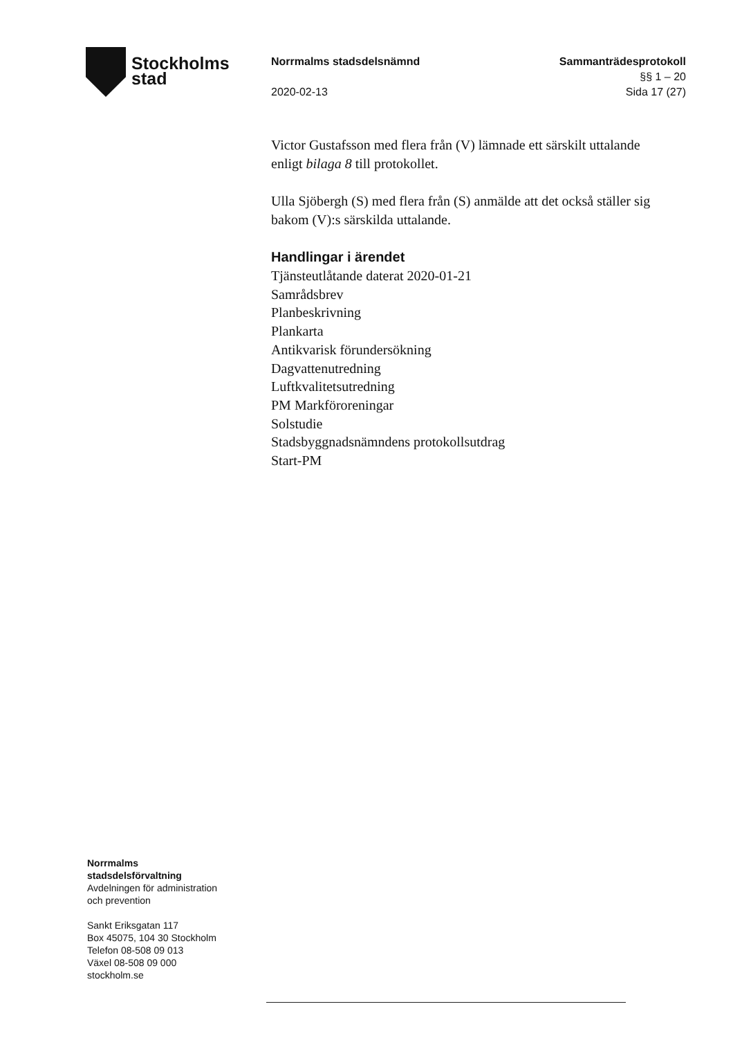Stockholms
stad
Norrmalms stadsdelsnämnd
2020-02-13
Sammanträdesprotokoll
§§ 1 – 20
Sida 17 (27)
Victor Gustafsson med flera från (V) lämnade ett särskilt uttalande enligt bilaga 8 till protokollet.
Ulla Sjöbergh (S) med flera från (S) anmälde att det också ställer sig bakom (V):s särskilda uttalande.
Handlingar i ärendet
Tjänsteutlåtande daterat 2020-01-21
Samrådsbrev
Planbeskrivning
Plankarta
Antikvarisk förundersökning
Dagvattenutredning
Luftkvalitetsutredning
PM Markföroreningar
Solstudie
Stadsbyggnadsnämndens protokollsutdrag
Start-PM
Norrmalms
stadsdelsförvaltning
Avdelningen för administration
och prevention
Sankt Eriksgatan 117
Box 45075, 104 30 Stockholm
Telefon 08-508 09 013
Växel 08-508 09 000
stockholm.se